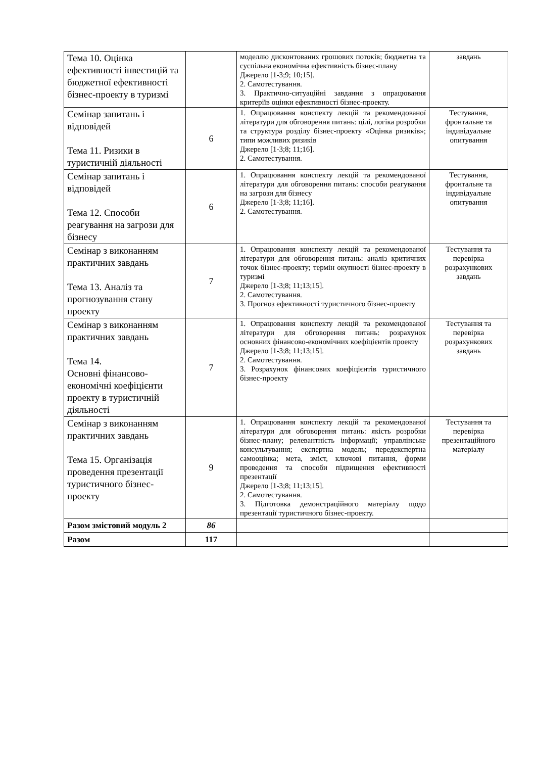| Тема 10. Оцінка ефективності інвестицій та бюджетної ефективності бізнес-проекту в туризмі | | моделлю дисконтованих грошових потоків; бюджетна та суспільна економічна ефективність бізнес-плану Джерело [1-3;9; 10;15]. 2. Самотестування. 3. Практично-ситуаційні завдання з опрацювання критеріїв оцінки ефективності бізнес-проекту. | завдань |
| Семінар запитань і відповідей Тема 11. Ризики в туристичній діяльності | 6 | 1. Опрацювання конспекту лекцій та рекомендованої літератури для обговорення питань: цілі, логіка розробки та структура розділу бізнес-проекту «Оцінка ризиків»; типи можливих ризиків Джерело [1-3;8; 11;16]. 2. Самотестування. | Тестування, фронтальне та індивідуальне опитування |
| Семінар запитань і відповідей Тема 12. Способи реагування на загрози для бізнесу | 6 | 1. Опрацювання конспекту лекцій та рекомендованої літератури для обговорення питань: способи реагування на загрози для бізнесу Джерело [1-3;8; 11;16]. 2. Самотестування. | Тестування, фронтальне та індивідуальне опитування |
| Семінар з виконанням практичних завдань Тема 13. Аналіз та прогнозування стану проекту | 7 | 1. Опрацювання конспекту лекцій та рекомендованої літератури для обговорення питань: аналіз критичних точок бізнес-проекту; термін окупності бізнес-проекту в туризмі Джерело [1-3;8; 11;13;15]. 2. Самотестування. 3. Прогноз ефективності туристичного бізнес-проекту | Тестування та перевірка розрахункових завдань |
| Семінар з виконанням практичних завдань Тема 14. Основні фінансово-економічні коефіцієнти проекту в туристичній діяльності | 7 | 1. Опрацювання конспекту лекцій та рекомендованої літератури для обговорення питань: розрахунок основних фінансово-економічних коефіцієнтів проекту Джерело [1-3;8; 11;13;15]. 2. Самотестування. 3. Розрахунок фінансових коефіцієнтів туристичного бізнес-проекту | Тестування та перевірка розрахункових завдань |
| Семінар з виконанням практичних завдань Тема 15. Організація проведення презентації туристичного бізнес-проекту | 9 | 1. Опрацювання конспекту лекцій та рекомендованої літератури для обговорення питань: якість розробки бізнес-плану; релевантність інформації; управлінське консультування; експертна модель; передекспертна самооцінка; мета, зміст, ключові питання, форми проведення та способи підвищення ефективності презентації Джерело [1-3;8; 11;13;15]. 2. Самотестування. 3. Підготовка демонстраційного матеріалу щодо презентації туристичного бізнес-проекту. | Тестування та перевірка презентаційного матеріалу |
| Разом змістовий модуль 2 | 86 | | |
| Разом | 117 | | |